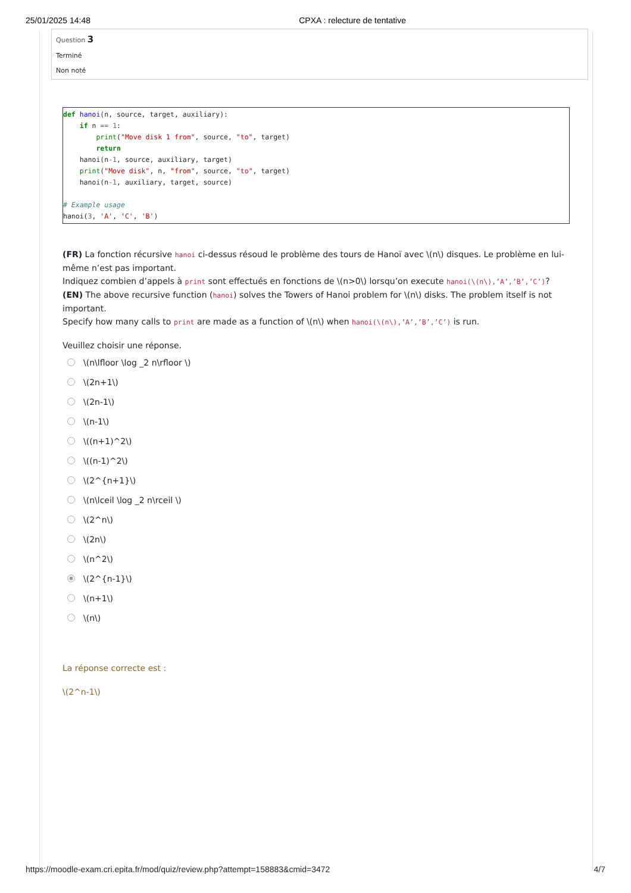25/01/2025 14:48 CPXA : relecture de tentative
Question 3
Terminé
Non noté
def hanoi(n, source, target, auxiliary):
    if n == 1:
        print("Move disk 1 from", source, "to", target)
        return
    hanoi(n-1, source, auxiliary, target)
    print("Move disk", n, "from", source, "to", target)
    hanoi(n-1, auxiliary, target, source)

# Example usage
hanoi(3, 'A', 'C', 'B')
(FR) La fonction récursive hanoi ci-dessus résoud le problème des tours de Hanoï avec \(n\) disques. Le problème en lui-même n’est pas important.
Indiquez combien d’appels à print sont effectués en fonctions de \(n>0\) lorsqu’on execute hanoi(\(n\),’A’,’B’,’C’)?
(EN) The above recursive function (hanoi) solves the Towers of Hanoi problem for \(n\) disks. The problem itself is not important.
Specify how many calls to print are made as a function of \(n\) when hanoi(\(n\),’A’,’B’,’C’) is run.
Veuillez choisir une réponse.
\(n\lfloor \log _2 n\rfloor \)
\(2n+1\)
\(2n-1\)
\(n-1\)
\((n+1)^2\)
\((n-1)^2\)
\(2^{n+1}\)
\(n\lceil \log _2 n\rceil \)
\(2^n\)
\(2n\)
\(n^2\)
\(2^{n-1}\)
\(n+1\)
\(n\)
La réponse correcte est :
\(2^n-1\)
https://moodle-exam.cri.epita.fr/mod/quiz/review.php?attempt=158883&cmid=3472 4/7